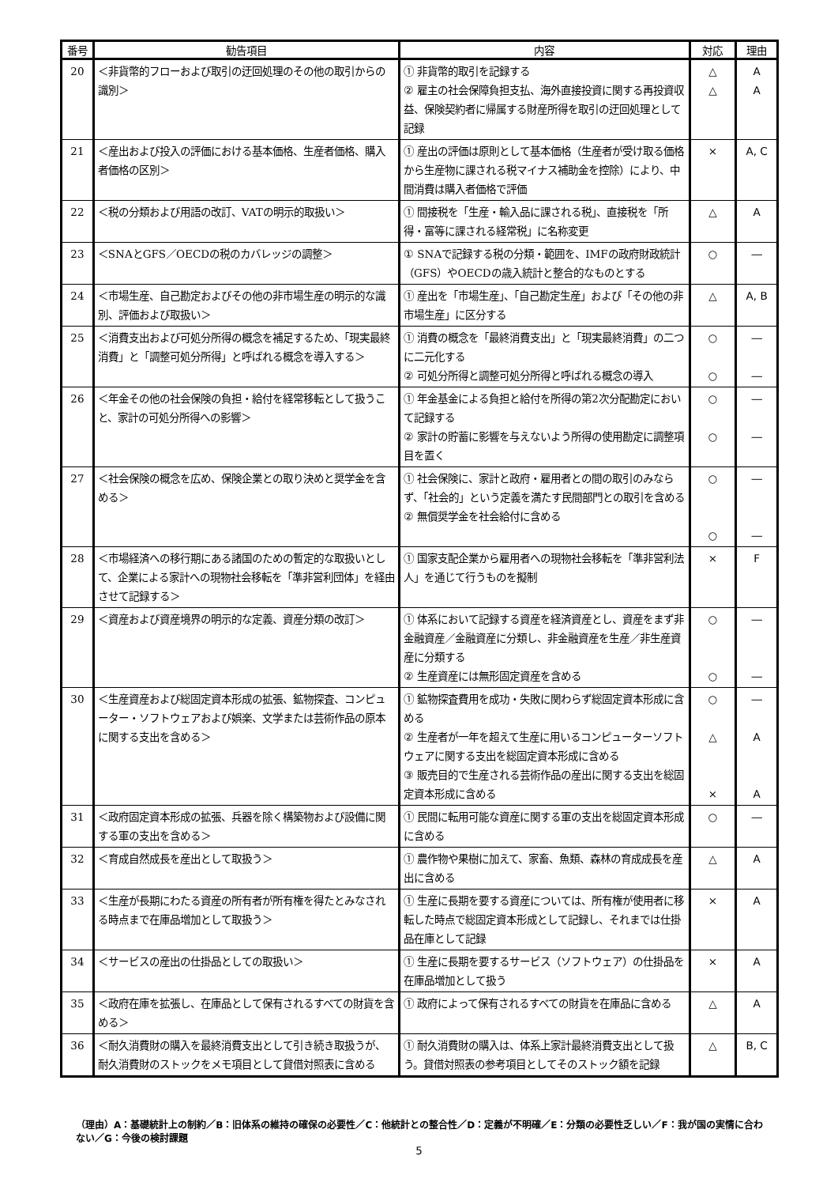| 番号 | 勧告項目 | 内容 | 対応 | 理由 |
| --- | --- | --- | --- | --- |
| 20 | ＜非貨幣的フローおよび取引の迂回処理のその他の取引からの識別＞ | ① 非貨幣的取引を記録する ② 雇主の社会保障負担支払、海外直接投資に関する再投資収益、保険契約者に帰属する財産所得を取引の迂回処理として記録 | △ △ | A A |
| 21 | ＜産出および投入の評価における基本価格、生産者価格、購入者価格の区別＞ | ① 産出の評価は原則として基本価格（生産者が受け取る価格から生産物に課される税マイナス補助金を控除）により、中間消費は購入者価格で評価 | × | A, C |
| 22 | ＜税の分類および用語の改訂、VATの明示的取扱い＞ | ① 間接税を「生産・輸入品に課される税」、直接税を「所得・富等に課される経常税」に名称変更 | △ | A |
| 23 | ＜SNAとGFS／OECDの税のカバレッジの調整＞ | ① SNAで記録する税の分類・範囲を、IMFの政府財政統計（GFS）やOECDの歳入統計と整合的なものとする | ○ | ― |
| 24 | ＜市場生産、自己勘定およびその他の非市場生産の明示的な識別、評価および取扱い＞ | ① 産出を「市場生産」、「自己勘定生産」および「その他の非市場生産」に区分する | △ | A, B |
| 25 | ＜消費支出および可処分所得の概念を補足するため、「現実最終消費」と「調整可処分所得」と呼ばれる概念を導入する＞ | ① 消費の概念を「最終消費支出」と「現実最終消費」の二つに二元化する ② 可処分所得と調整可処分所得と呼ばれる概念の導入 | ○ ○ | ― ― |
| 26 | ＜年金その他の社会保険の負担・給付を経常移転として扱うこと、家計の可処分所得への影響＞ | ① 年金基金による負担と給付を所得の第2次分配勘定において記録する ② 家計の貯蓄に影響を与えないよう所得の使用勘定に調整項目を置く | ○ ○ | ― ― |
| 27 | ＜社会保険の概念を広め、保険企業との取り決めと奨学金を含める＞ | ① 社会保険に、家計と政府・雇用者との間の取引のみならず、「社会的」という定義を満たす民間部門との取引を含める ② 無償奨学金を社会給付に含める | ○ ○ | ― ― |
| 28 | ＜市場経済への移行期にある諸国のための暫定的な取扱いとして、企業による家計への現物社会移転を「準非営利団体」を経由させて記録する＞ | ① 国家支配企業から雇用者への現物社会移転を「準非営利法人」を通じて行うものを擬制 | × | F |
| 29 | ＜資産および資産境界の明示的な定義、資産分類の改訂＞ | ① 体系において記録する資産を経済資産とし、資産をまず非金融資産／金融資産に分類し、非金融資産を生産／非生産資産に分類する ② 生産資産には無形固定資産を含める | ○ ○ | ― ― |
| 30 | ＜生産資産および総固定資本形成の拡張、鉱物探査、コンピューター・ソフトウェアおよび娯楽、文学または芸術作品の原本に関する支出を含める＞ | ① 鉱物探査費用を成功・失敗に関わらず総固定資本形成に含める ② 生産者が一年を超えて生産に用いるコンピューターソフトウェアに関する支出を総固定資本形成に含める ③ 販売目的で生産される芸術作品の産出に関する支出を総固定資本形成に含める | ○ △ × | ― A A |
| 31 | ＜政府固定資本形成の拡張、兵器を除く構築物および設備に関する軍の支出を含める＞ | ① 民間に転用可能な資産に関する軍の支出を総固定資本形成に含める | ○ | ― |
| 32 | ＜育成自然成長を産出として取扱う＞ | ① 農作物や果樹に加えて、家畜、魚類、森林の育成成長を産出に含める | △ | A |
| 33 | ＜生産が長期にわたる資産の所有者が所有権を得たとみなされる時点まで在庫品増加として取扱う＞ | ① 生産に長期を要する資産については、所有権が使用者に移転した時点で総固定資本形成として記録し、それまでは仕掛品在庫として記録 | × | A |
| 34 | ＜サービスの産出の仕掛品としての取扱い＞ | ① 生産に長期を要するサービス（ソフトウェア）の仕掛品を在庫品増加として扱う | × | A |
| 35 | ＜政府在庫を拡張し、在庫品として保有されるすべての財貨を含める＞ | ① 政府によって保有されるすべての財貨を在庫品に含める | △ | A |
| 36 | ＜耐久消費財の購入を最終消費支出として引き続き取扱うが、耐久消費財のストックをメモ項目として貸借対照表に含める | ① 耐久消費財の購入は、体系上家計最終消費支出として扱う。貸借対照表の参考項目としてそのストック額を記録 | △ | B, C |
（理由）A：基礎統計上の制約／B：旧体系の維持の確保の必要性／C：他統計との整合性／D：定義が不明確／E：分類の必要性乏しい／F：我が国の実情に合わない／G：今後の検討課題
5